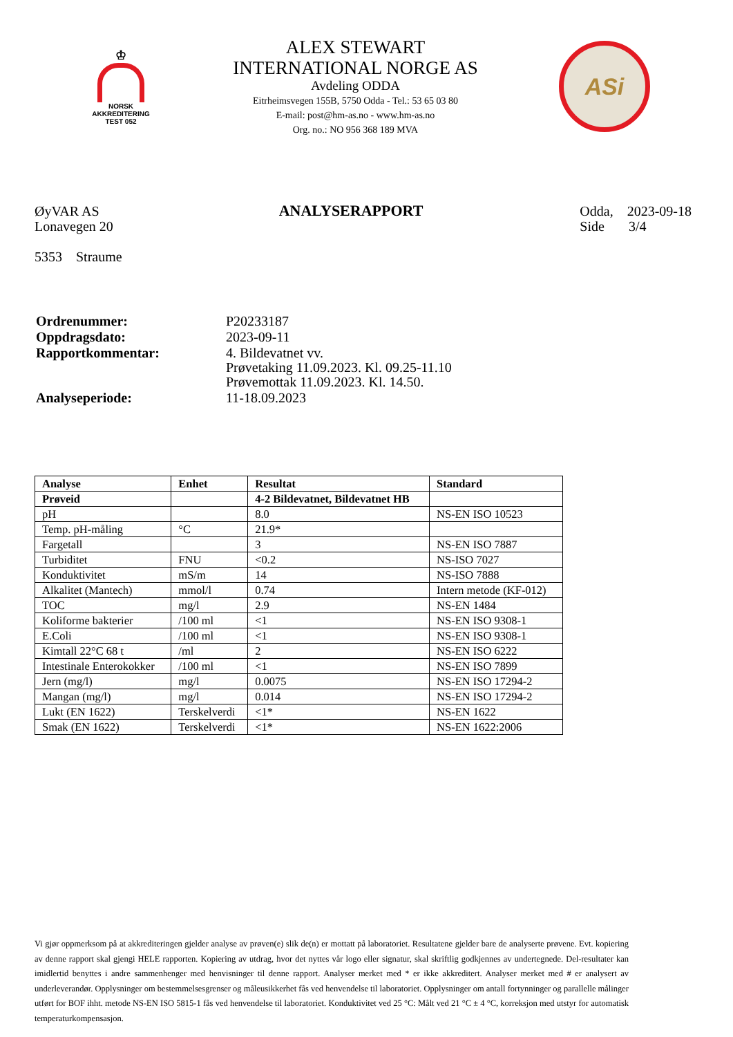♔
NORSK
AKKREDITERING
TEST 052
ALEX STEWART
INTERNATIONAL NORGE AS
Avdeling ODDA
Eitrheimsvegen 155B, 5750 Odda - Tel.: 53 65 03 80
E-mail: post@hm-as.no - www.hm-as.no
Org. no.: NO 956 368 189 MVA
ASi
ØyVAR AS
Lonavegen 20
5353 Straume
ANALYSERAPPORT Odda, 2023-09-18
Side 3/4
| Ordrenummer: | P20233187 |
| Oppdragsdato: | 2023-09-11 |
| Rapportkommentar: | 4. Bildevatnet vv. Prøvetaking 11.09.2023. Kl. 09.25-11.10 Prøvemottak 11.09.2023. Kl. 14.50. |
| Analyseperiode: | 11-18.09.2023 |
| Analyse | Enhet | Resultat | Standard |
| --- | --- | --- | --- |
| Prøveid | | 4-2 Bildevatnet, Bildevatnet HB | |
| pH | | 8.0 | NS-EN ISO 10523 |
| Temp. pH-måling | °C | 21.9* | |
| Fargetall | | 3 | NS-EN ISO 7887 |
| Turbiditet | FNU | <0.2 | NS-ISO 7027 |
| Konduktivitet | mS/m | 14 | NS-ISO 7888 |
| Alkalitet (Mantech) | mmol/l | 0.74 | Intern metode (KF-012) |
| TOC | mg/l | 2.9 | NS-EN 1484 |
| Koliforme bakterier | /100 ml | <1 | NS-EN ISO 9308-1 |
| E.Coli | /100 ml | <1 | NS-EN ISO 9308-1 |
| Kimtall 22°C 68 t | /ml | 2 | NS-EN ISO 6222 |
| Intestinale Enterokokker | /100 ml | <1 | NS-EN ISO 7899 |
| Jern (mg/l) | mg/l | 0.0075 | NS-EN ISO 17294-2 |
| Mangan (mg/l) | mg/l | 0.014 | NS-EN ISO 17294-2 |
| Lukt (EN 1622) | Terskelverdi | <1* | NS-EN 1622 |
| Smak (EN 1622) | Terskelverdi | <1* | NS-EN 1622:2006 |
Vi gjør oppmerksom på at akkrediteringen gjelder analyse av prøven(e) slik de(n) er mottatt på laboratoriet. Resultatene gjelder bare de analyserte prøvene. Evt. kopiering av denne rapport skal gjengi HELE rapporten. Kopiering av utdrag, hvor det nyttes vår logo eller signatur, skal skriftlig godkjennes av undertegnede. Del-resultater kan imidlertid benyttes i andre sammenhenger med henvisninger til denne rapport. Analyser merket med * er ikke akkreditert. Analyser merket med # er analysert av underleverandør. Opplysninger om bestemmelsesgrenser og måleusikkerhet fås ved henvendelse til laboratoriet. Opplysninger om antall fortynninger og parallelle målinger utført for BOF ihht. metode NS-EN ISO 5815-1 fås ved henvendelse til laboratoriet. Konduktivitet ved 25 °C: Målt ved 21 °C ± 4 °C, korreksjon med utstyr for automatisk temperaturkompensasjon.